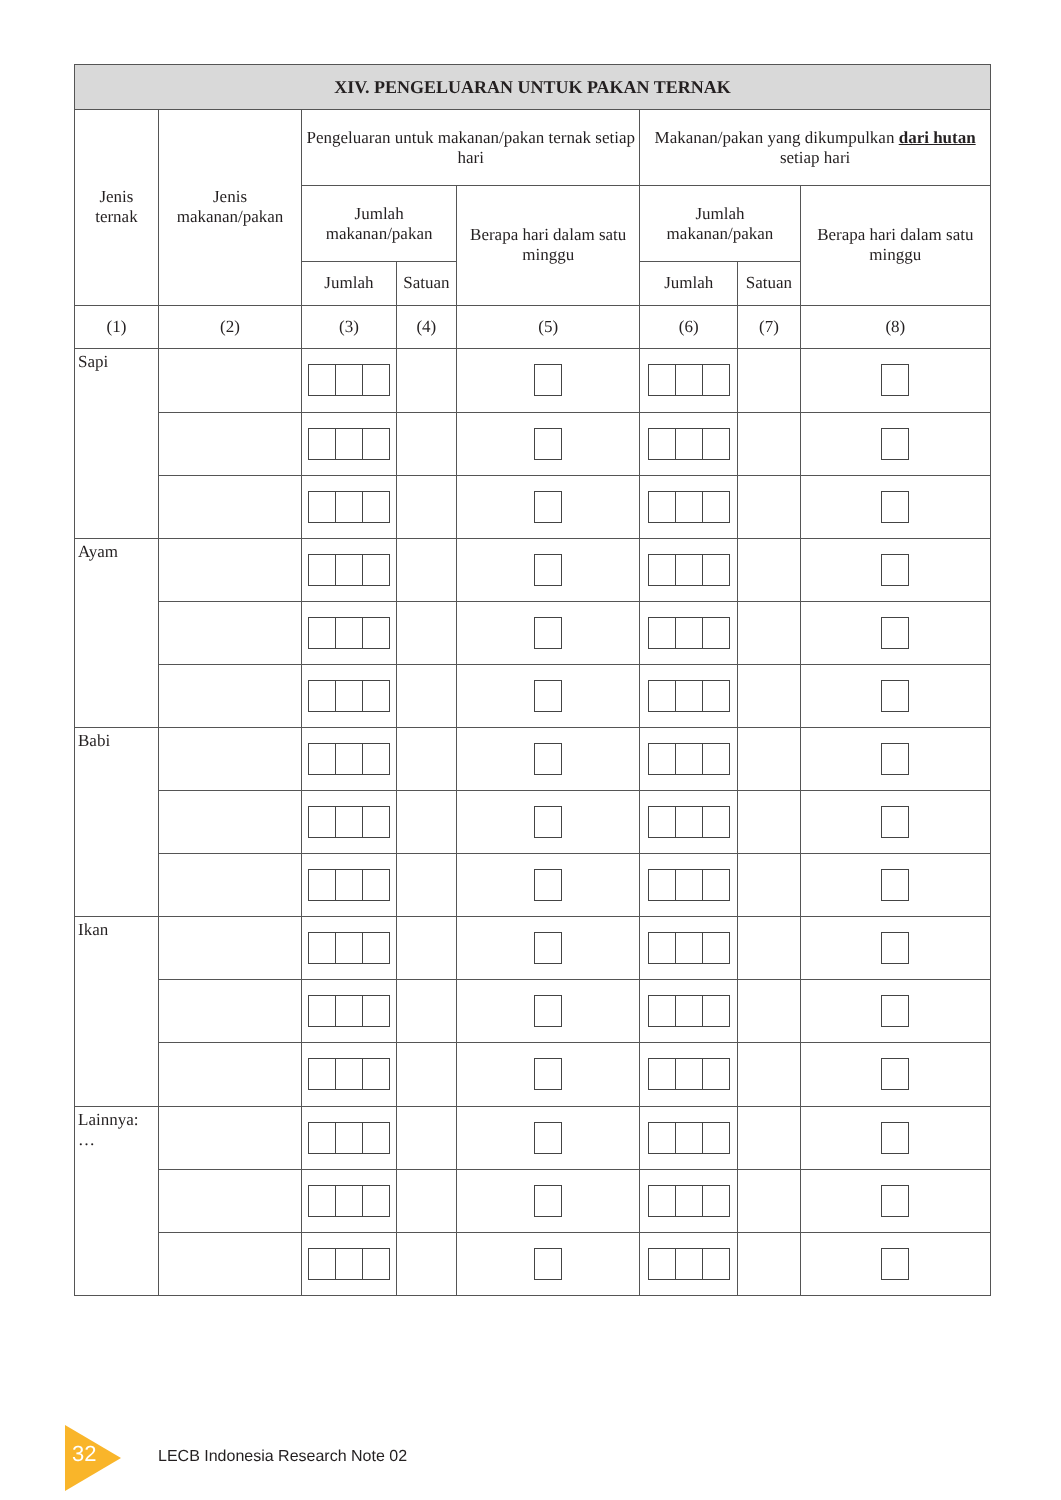| XIV. PENGELUARAN UNTUK PAKAN TERNAK | | | | | | | |
| --- | --- | --- | --- | --- | --- | --- | --- |
| Jenis ternak | Jenis makanan/pakan | Pengeluaran untuk makanan/pakan ternak setiap hari | | | Makanan/pakan yang dikumpulkan dari hutan setiap hari | | |
| | | Jumlah makanan/pakan | | Berapa hari dalam satu minggu | Jumlah makanan/pakan | | Berapa hari dalam satu minggu |
| | | Jumlah | Satuan | | Jumlah | Satuan | |
| (1) | (2) | (3) | (4) | (5) | (6) | (7) | (8) |
| Sapi | | | | | | | |
| Ayam | | | | | | | |
| Babi | | | | | | | |
| Ikan | | | | | | | |
| Lainnya: … | | | | | | | |
32 LECB Indonesia Research Note 02